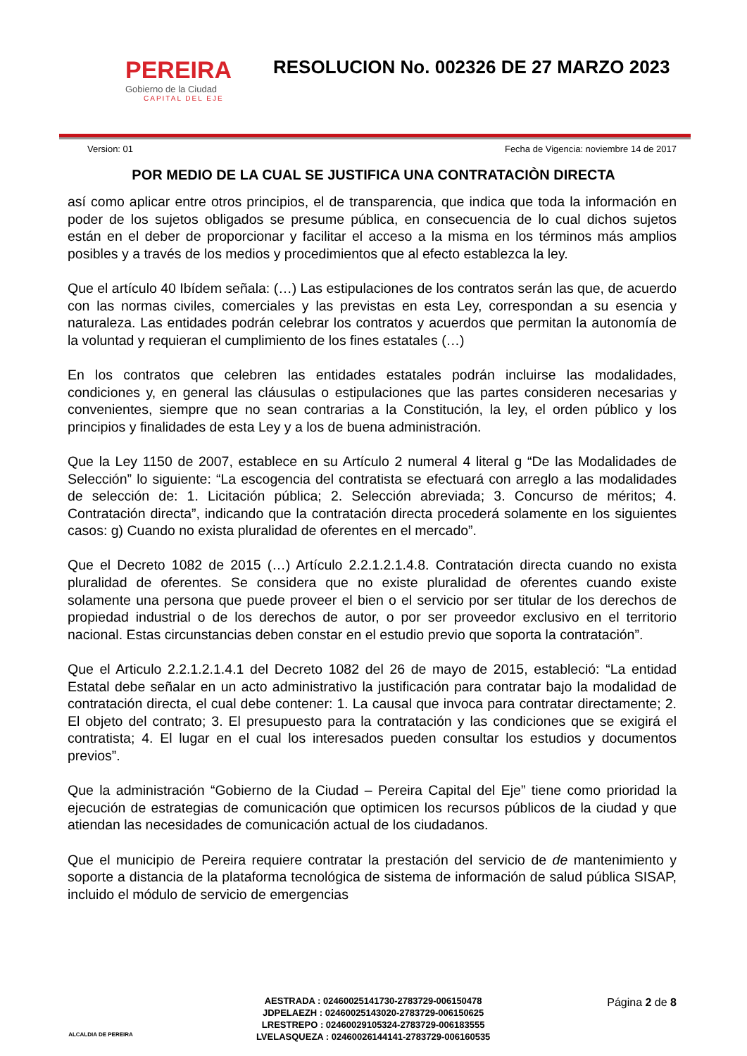PEREIRA
Gobierno de la Ciudad
CAPITAL DEL EJE
RESOLUCION No. 002326 DE 27 MARZO 2023
Version: 01 Fecha de Vigencia: noviembre 14 de 2017
POR MEDIO DE LA CUAL SE JUSTIFICA UNA CONTRATACIÒN DIRECTA
así como aplicar entre otros principios, el de transparencia, que indica que toda la información en poder de los sujetos obligados se presume pública, en consecuencia de lo cual dichos sujetos están en el deber de proporcionar y facilitar el acceso a la misma en los términos más amplios posibles y a través de los medios y procedimientos que al efecto establezca la ley.
Que el artículo 40 Ibídem señala: (…) Las estipulaciones de los contratos serán las que, de acuerdo con las normas civiles, comerciales y las previstas en esta Ley, correspondan a su esencia y naturaleza. Las entidades podrán celebrar los contratos y acuerdos que permitan la autonomía de la voluntad y requieran el cumplimiento de los fines estatales (…)
En los contratos que celebren las entidades estatales podrán incluirse las modalidades, condiciones y, en general las cláusulas o estipulaciones que las partes consideren necesarias y convenientes, siempre que no sean contrarias a la Constitución, la ley, el orden público y los principios y finalidades de esta Ley y a los de buena administración.
Que la Ley 1150 de 2007, establece en su Artículo 2 numeral 4 literal g “De las Modalidades de Selección” lo siguiente: “La escogencia del contratista se efectuará con arreglo a las modalidades de selección de: 1. Licitación pública; 2. Selección abreviada; 3. Concurso de méritos; 4. Contratación directa”, indicando que la contratación directa procederá solamente en los siguientes casos: g) Cuando no exista pluralidad de oferentes en el mercado”.
Que el Decreto 1082 de 2015 (…) Artículo 2.2.1.2.1.4.8. Contratación directa cuando no exista pluralidad de oferentes. Se considera que no existe pluralidad de oferentes cuando existe solamente una persona que puede proveer el bien o el servicio por ser titular de los derechos de propiedad industrial o de los derechos de autor, o por ser proveedor exclusivo en el territorio nacional. Estas circunstancias deben constar en el estudio previo que soporta la contratación”.
Que el Articulo 2.2.1.2.1.4.1 del Decreto 1082 del 26 de mayo de 2015, estableció: “La entidad Estatal debe señalar en un acto administrativo la justificación para contratar bajo la modalidad de contratación directa, el cual debe contener: 1. La causal que invoca para contratar directamente; 2. El objeto del contrato; 3. El presupuesto para la contratación y las condiciones que se exigirá el contratista; 4. El lugar en el cual los interesados pueden consultar los estudios y documentos previos”.
Que la administración “Gobierno de la Ciudad – Pereira Capital del Eje” tiene como prioridad la ejecución de estrategias de comunicación que optimicen los recursos públicos de la ciudad y que atiendan las necesidades de comunicación actual de los ciudadanos.
Que el municipio de Pereira requiere contratar la prestación del servicio de de mantenimiento y soporte a distancia de la plataforma tecnológica de sistema de información de salud pública SISAP, incluido el módulo de servicio de emergencias
ALCALDIA DE PEREIRA
AESTRADA : 02460025141730-2783729-006150478
JDPELAEZH : 02460025143020-2783729-006150625
LRESTREPO : 02460029105324-2783729-006183555
LVELASQUEZA : 02460026144141-2783729-006160535
Página 2 de 8